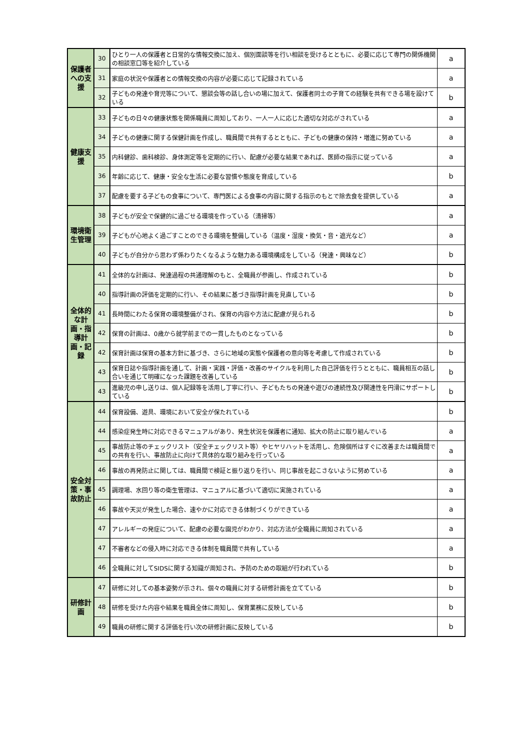| 保護者への支援 | 30 | ひとり一人の保護者と日常的な情報交換に加え、個別面談等を行い相談を受けるとともに、必要に応じて専門の関係機関の相談窓口等を紹介している | a |
| | 31 | 家庭の状況や保護者との情報交換の内容が必要に応じて記録されている | a |
| | 32 | 子どもの発達や育児等について、懇談会等の話し合いの場に加えて、保護者同士の子育ての経験を共有できる場を設けている | b |
| 健康支援 | 33 | 子どもの日々の健康状態を関係職員に周知しており、一人一人に応じた適切な対応がされている | a |
| | 34 | 子どもの健康に関する保健計画を作成し、職員間で共有するとともに、子どもの健康の保持・増進に努めている | a |
| | 35 | 内科健診、歯科検診、身体測定等を定期的に行い、配慮が必要な結果であれば、医師の指示に従っている | a |
| | 36 | 年齢に応じて、健康・安全な生活に必要な習慣や態度を育成している | b |
| | 37 | 配慮を要する子どもの食事について、専門医による食事の内容に関する指示のもとで除去食を提供している | a |
| 環境衛生管理 | 38 | 子どもが安全で保健的に過ごせる環境を作っている（清掃等） | a |
| | 39 | 子どもが心地よく過ごすことのできる環境を整備している（温度・湿度・換気・音・遮光など） | a |
| | 40 | 子どもが自分から思わず係わりたくなるような魅力ある環境構成をしている（発達・興味など） | b |
| 全体的な計画・指導計画・記録 | 41 | 全体的な計画は、発達過程の共通理解のもと、全職員が参画し、作成されている | b |
| | 40 | 指導計画の評価を定期的に行い、その結果に基づき指導計画を見直している | b |
| | 41 | 長時間にわたる保育の環境整備がされ、保育の内容や方法に配慮が見られる | b |
| | 42 | 保育の計画は、0歳から就学前までの一貫したものとなっている | b |
| | 42 | 保育計画は保育の基本方針に基づき、さらに地域の実態や保護者の意向等を考慮して作成されている | b |
| | 43 | 保育日誌や指導計画を通して、計画・実践・評価・改善のサイクルを利用した自己評価を行うとともに、職員相互の話し合いを通じて明確になった課題を改善している | b |
| | 43 | 進級児の申し送りは、個人記録等を活用し丁寧に行い、子どもたちの発達や遊びの連続性及び関連性を円滑にサポートしている | b |
| 安全対策・事故防止 | 44 | 保育設備、遊具、環境において安全が保たれている | b |
| | 44 | 感染症発生時に対応できるマニュアルがあり、発生状況を保護者に通知、拡大の防止に取り組んでいる | a |
| | 45 | 事故防止等のチェックリスト（安全チェックリスト等）やヒヤリハットを活用し、危険個所はすぐに改善または職員間での共有を行い、事故防止に向けて具体的な取り組みを行っている | a |
| | 46 | 事故の再発防止に関しては、職員間で検証と振り返りを行い、同じ事故を起こさないように努めている | a |
| | 45 | 調理場、水回り等の衛生管理は、マニュアルに基づいて適切に実施されている | a |
| | 46 | 事故や天災が発生した場合、速やかに対応できる体制づくりができている | a |
| | 47 | アレルギーの発症について、配慮の必要な園児がわかり、対応方法が全職員に周知されている | a |
| | 47 | 不審者などの侵入時に対応できる体制を職員間で共有している | a |
| | 46 | 全職員に対してSIDSに関する知識が周知され、予防のための取組が行われている | b |
| 研修計画 | 47 | 研修に対しての基本姿勢が示され、個々の職員に対する研修計画を立てている | b |
| | 48 | 研修を受けた内容や結果を職員全体に周知し、保育業務に反映している | b |
| | 49 | 職員の研修に関する評価を行い次の研修計画に反映している | b |